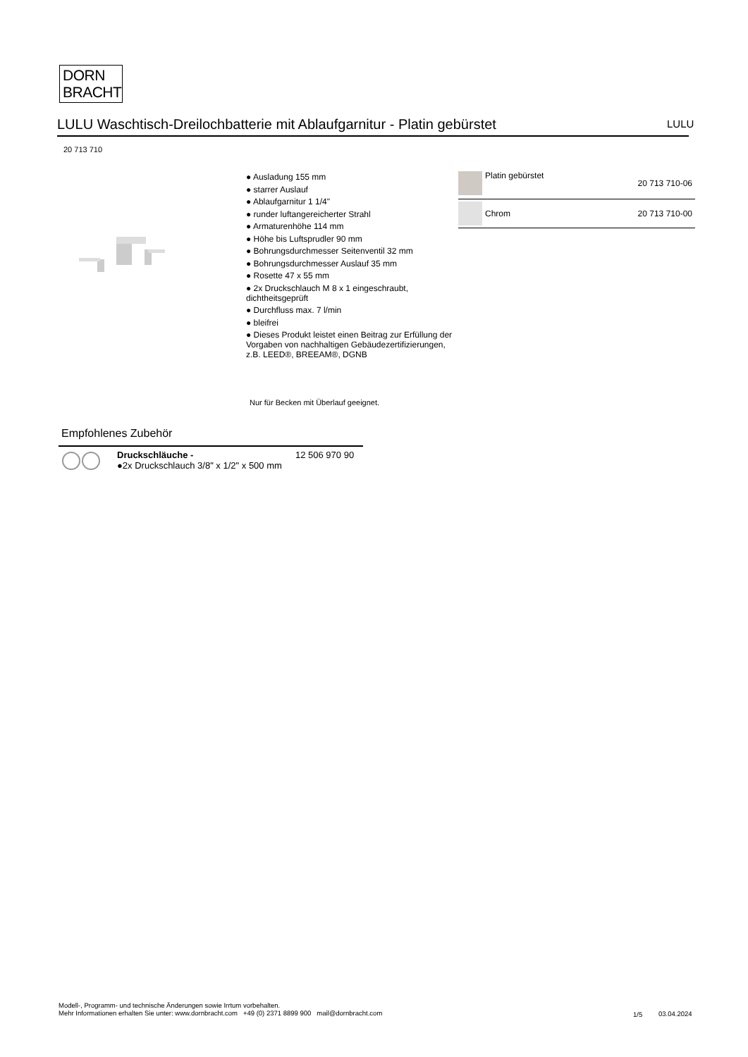DORN
BRACHT
LULU Waschtisch-Dreilochbatterie mit Ablaufgarnitur - Platin gebürstet LULU
20 713 710
● Ausladung 155 mm
● starrer Auslauf
● Ablaufgarnitur 1 1/4"
● runder luftangereicherter Strahl
● Armaturenhöhe 114 mm
● Höhe bis Luftsprudler 90 mm
● Bohrungsdurchmesser Seitenventil 32 mm
● Bohrungsdurchmesser Auslauf 35 mm
● Rosette 47 x 55 mm
● 2x Druckschlauch M 8 x 1 eingeschraubt, dichtheitsgeprüft
● Durchfluss max. 7 l/min
● bleifrei
● Dieses Produkt leistet einen Beitrag zur Erfüllung der Vorgaben von nachhaltigen Gebäudezertifizierungen, z.B. LEED®, BREEAM®, DGNB
Nur für Becken mit Überlauf geeignet.
| | Platin gebürstet | 20 713 710-06 |
| | Chrom | 20 713 710-00 |
Empfohlenes Zubehör
| | Druckschläuche - ●2x Druckschlauch 3/8" x 1/2" x 500 mm | 12 506 970 90 |
Modell-, Programm- und technische Änderungen sowie Irrtum vorbehalten.
Mehr Informationen erhalten Sie unter: www.dornbracht.com +49 (0) 2371 8899 900 mail@dornbracht.com
1/5 03.04.2024